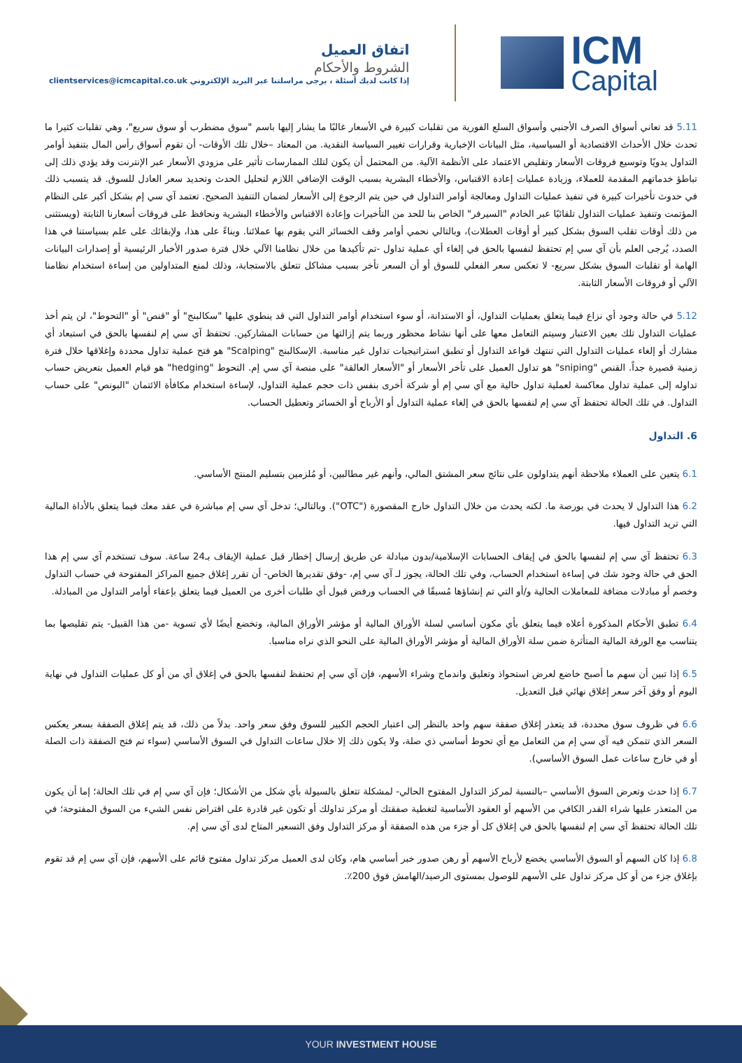اتفاق العميل
الشروط والأحكام
إذا كانت لديك أسئلة ، يرجى مراسلتنا عبر البريد الإلكتروني clientservices@icmcapital.co.uk
ICM
Capital
5.11 قد تعاني أسواق الصرف الأجنبي وأسواق السلع الفورية من تقلبات كبيرة في الأسعار غالبًا ما يشار إليها باسم "سوق مضطرب أو سوق سريع"، وهي تقلبات كثيرا ما تحدث خلال الأحداث الاقتصادية أو السياسية، مثل البيانات الإخبارية وقرارات تغيير السياسة النقدية. من المعتاد –خلال تلك الأوقات- أن تقوم أسواق رأس المال بتنفيذ أوامر التداول يدويًا وتوسيع فروقات الأسعار وتقليص الاعتماد على الأنظمة الآلية. من المحتمل أن يكون لتلك الممارسات تأثير على مزودي الأسعار عبر الإنترنت وقد يؤدي ذلك إلى تباطؤ خدماتهم المقدمة للعملاء، وزيادة عمليات إعادة الاقتباس، والأخطاء البشرية بسبب الوقت الإضافي اللازم لتحليل الحدث وتحديد سعر العادل للسوق. قد يتسبب ذلك في حدوث تأخيرات كبيرة في تنفيذ عمليات التداول ومعالجة أوامر التداول في حين يتم الرجوع إلى الأسعار لضمان التنفيذ الصحيح. تعتمد آي سي إم بشكل أكبر على النظام المؤتمت وتنفيذ عمليات التداول تلقائيًا عبر الخادم "السيرفر" الخاص بنا للحد من التأخيرات وإعادة الاقتباس والأخطاء البشرية ونحافظ على فروقات أسعارنا الثابتة (ويستثنى من ذلك أوقات تقلب السوق بشكل كبير أو أوقات العطلات)، وبالتالي نحمي أوامر وقف الخسائر التي يقوم بها عملائنا. وبناءً على هذا، ولإبقائك على علم بسياستنا في هذا الصدد، يُرجى العلم بأن آي سي إم تحتفظ لنفسها بالحق في إلغاء أي عملية تداول -تم تأكيدها من خلال نظامنا الآلي خلال فترة صدور الأخبار الرئيسية أو إصدارات البيانات الهامة أو تقلبات السوق بشكل سريع- لا تعكس سعر الفعلي للسوق أو أن السعر تأخر بسبب مشاكل تتعلق بالاستجابة، وذلك لمنع المتداولين من إساءة استخدام نظامنا الآلي أو فروقات الأسعار الثابتة.
5.12 في حالة وجود أي نزاع فيما يتعلق بعمليات التداول، أو الاستدانة، أو سوء استخدام أوامر التداول التي قد ينطوي عليها "سكالبنج" أو "قنص" أو "التحوط"، لن يتم أخذ عمليات التداول تلك بعين الاعتبار وسيتم التعامل معها على أنها نشاط محظور وربما يتم إزالتها من حسابات المشاركين. تحتفظ آي سي إم لنفسها بالحق في استبعاد أي مشارك أو إلغاء عمليات التداول التي تنتهك قواعد التداول أو تطبق استراتيجيات تداول غير مناسبة. الإسكالبنج "Scalping" هو فتح عملية تداول محددة وإغلاقها خلال فترة زمنية قصيرة جداً. القنص "sniping" هو تداول العميل على تأخر الأسعار أو "الأسعار العالقة" على منصة آي سي إم. التحوط "hedging" هو قيام العميل بتعريض حساب تداوله إلى عملية تداول معاكسة لعملية تداول حالية مع آي سي إم أو شركة أخرى بنفس ذات حجم عملية التداول، لإساءة استخدام مكافأة الائتمان "البونص" على حساب التداول. في تلك الحالة تحتفظ آي سي إم لنفسها بالحق في إلغاء عملية التداول أو الأرباح أو الخسائر وتعطيل الحساب.
6. التداول
6.1 يتعين على العملاء ملاحظة أنهم يتداولون على نتائج سعر المشتق المالي، وأنهم غير مطالبين، أو مُلزمين بتسليم المنتج الأساسي.
6.2 هذا التداول لا يحدث في بورصة ما. لكنه يحدث من خلال التداول خارج المقصورة ("OTC"). وبالتالي؛ تدخل آي سي إم مباشرة في عقد معك فيما يتعلق بالأداة المالية التي تريد التداول فيها.
6.3 تحتفظ آي سي إم لنفسها بالحق في إيقاف الحسابات الإسلامية/بدون مبادلة عن طريق إرسال إخطار قبل عملية الإيقاف بـ24 ساعة. سوف تستخدم آي سي إم هذا الحق في حالة وجود شك في إساءة استخدام الحساب، وفي تلك الحالة، يجوز لـ آي سي إم، -وفق تقديرها الخاص- أن تقرر إغلاق جميع المراكز المفتوحة في حساب التداول وخصم أو مبادلات مضافة للمعاملات الحالية و/أو التي تم إنشاؤها مُسبقًا في الحساب ورفض قبول أي طلبات أخرى من العميل فيما يتعلق بإعفاء أوامر التداول من المبادلة.
6.4 تطبق الأحكام المذكورة أعلاه فيما يتعلق بأي مكون أساسي لسلة الأوراق المالية أو مؤشر الأوراق المالية، وتخضع أيضًا لأي تسوية -من هذا القبيل- يتم تقليصها بما يتناسب مع الورقة المالية المتأثرة ضمن سلة الأوراق المالية أو مؤشر الأوراق المالية على النحو الذي نراه مناسبا.
6.5 إذا تبين أن سهم ما أصبح خاضع لعرض استحواذ وتعليق واندماج وشراء الأسهم، فإن آي سي إم تحتفظ لنفسها بالحق في إغلاق أي من أو كل عمليات التداول في نهاية اليوم أو وفق آخر سعر إغلاق نهائي قبل التعديل.
6.6 في ظروف سوق محددة، قد يتعذر إغلاق صفقة سهم واحد بالنظر إلى اعتبار الحجم الكبير للسوق وفق سعر واحد. بدلاً من ذلك، قد يتم إغلاق الصفقة بسعر يعكس السعر الذي تتمكن فيه آي سي إم من التعامل مع أي تحوط أساسي ذي صلة، ولا يكون ذلك إلا خلال ساعات التداول في السوق الأساسي (سواء تم فتح الصفقة ذات الصلة أو في خارج ساعات عمل السوق الأساسي).
6.7 إذا حدث وتعرض السوق الأساسي –بالنسبة لمركز التداول المفتوح الحالي- لمشكلة تتعلق بالسيولة بأي شكل من الأشكال؛ فإن آي سي إم في تلك الحالة؛ إما أن يكون من المتعذر عليها شراء القدر الكافي من الأسهم أو العقود الأساسية لتغطية صفقتك أو مركز تداولك أو تكون غير قادرة على اقتراض نفس الشيء من السوق المفتوحة؛ في تلك الحالة تحتفظ آي سي إم لنفسها بالحق في إغلاق كل أو جزء من هذه الصفقة أو مركز التداول وفق التسعير المتاح لدى آي سي إم.
6.8 إذا كان السهم أو السوق الأساسي يخضع لأرباح الأسهم أو رهن صدور خبر أساسي هام، وكان لدى العميل مركز تداول مفتوح قائم على الأسهم، فإن آي سي إم قد تقوم بإغلاق جزء من أو كل مركز تداول على الأسهم للوصول بمستوى الرصيد/الهامش فوق 200٪.
YOUR INVESTMENT HOUSE